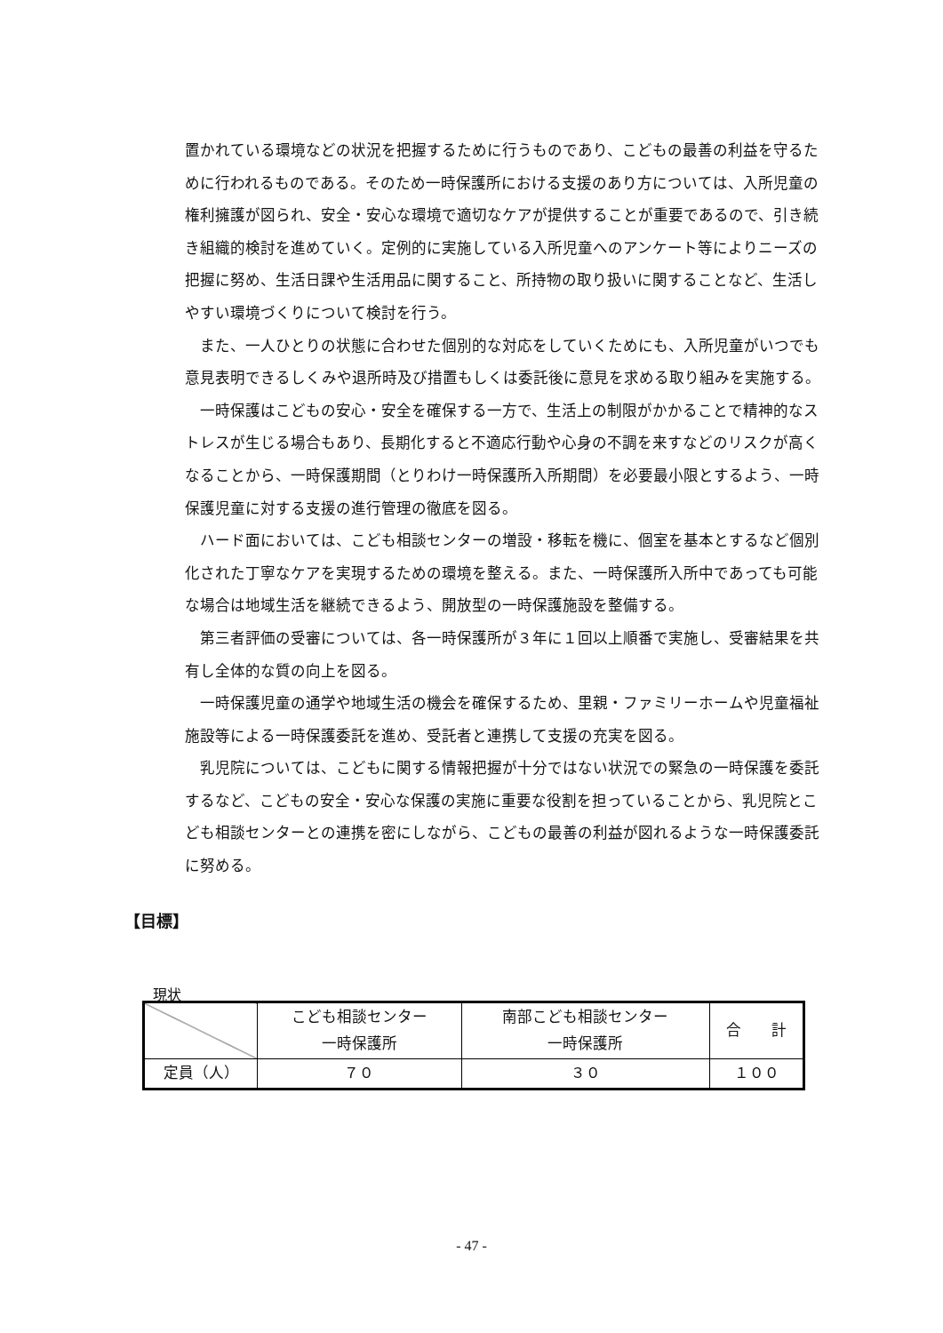置かれている環境などの状況を把握するために行うものであり、こどもの最善の利益を守るために行われるものである。そのため一時保護所における支援のあり方については、入所児童の権利擁護が図られ、安全・安心な環境で適切なケアが提供することが重要であるので、引き続き組織的検討を進めていく。定例的に実施している入所児童へのアンケート等によりニーズの把握に努め、生活日課や生活用品に関すること、所持物の取り扱いに関することなど、生活しやすい環境づくりについて検討を行う。
また、一人ひとりの状態に合わせた個別的な対応をしていくためにも、入所児童がいつでも意見表明できるしくみや退所時及び措置もしくは委託後に意見を求める取り組みを実施する。
一時保護はこどもの安心・安全を確保する一方で、生活上の制限がかかることで精神的なストレスが生じる場合もあり、長期化すると不適応行動や心身の不調を来すなどのリスクが高くなることから、一時保護期間（とりわけ一時保護所入所期間）を必要最小限とするよう、一時保護児童に対する支援の進行管理の徹底を図る。
ハード面においては、こども相談センターの増設・移転を機に、個室を基本とするなど個別化された丁寧なケアを実現するための環境を整える。また、一時保護所入所中であっても可能な場合は地域生活を継続できるよう、開放型の一時保護施設を整備する。
第三者評価の受審については、各一時保護所が３年に１回以上順番で実施し、受審結果を共有し全体的な質の向上を図る。
一時保護児童の通学や地域生活の機会を確保するため、里親・ファミリーホームや児童福祉施設等による一時保護委託を進め、受託者と連携して支援の充実を図る。
乳児院については、こどもに関する情報把握が十分ではない状況での緊急の一時保護を委託するなど、こどもの安全・安心な保護の実施に重要な役割を担っていることから、乳児院とこども相談センターとの連携を密にしながら、こどもの最善の利益が図れるような一時保護委託に努める。
【目標】
現状
| | こども相談センター 一時保護所 | 南部こども相談センター 一時保護所 | 合 計 |
| --- | --- | --- | --- |
| 定員（人） | ７０ | ３０ | １００ |
- 47 -